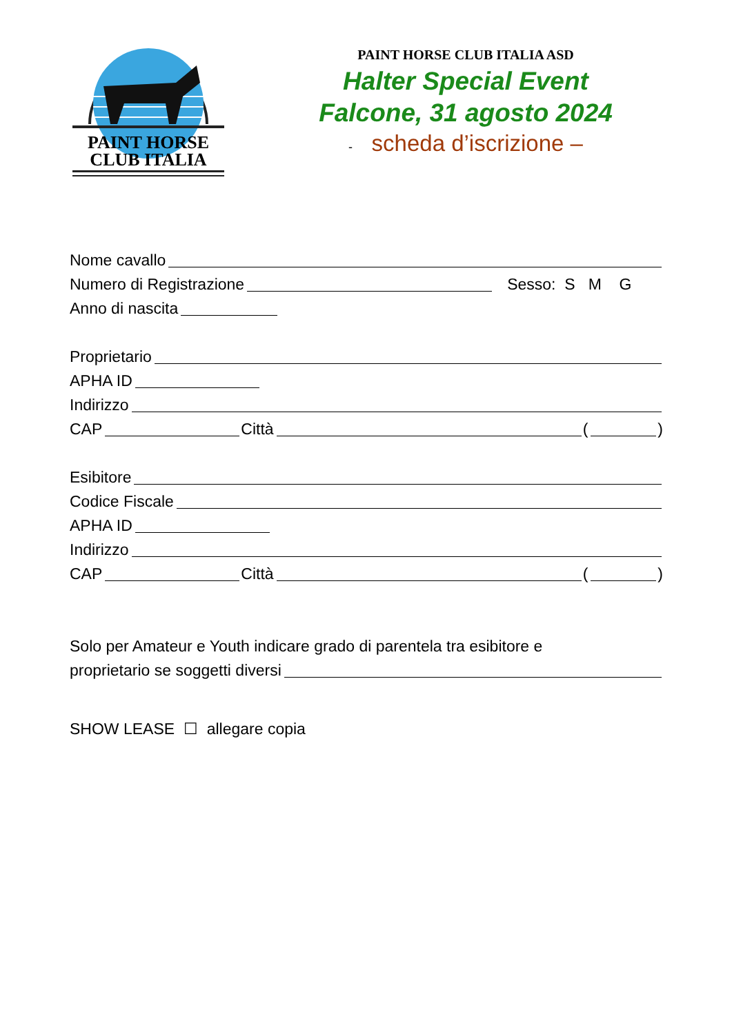PAINT HORSE
CLUB ITALIA
PAINT HORSE CLUB ITALIA ASD
Halter Special Event
Falcone, 31 agosto 2024
- scheda d’iscrizione –
Nome cavallo
Numero di Registrazione Sesso: S M G
Anno di nascita
Proprietario
APHA ID
Indirizzo
CAP Città ( )
Esibitore
Codice Fiscale
APHA ID
Indirizzo
CAP Città ( )
Solo per Amateur e Youth indicare grado di parentela tra esibitore e
proprietario se soggetti diversi
SHOW LEASE ☐ allegare copia